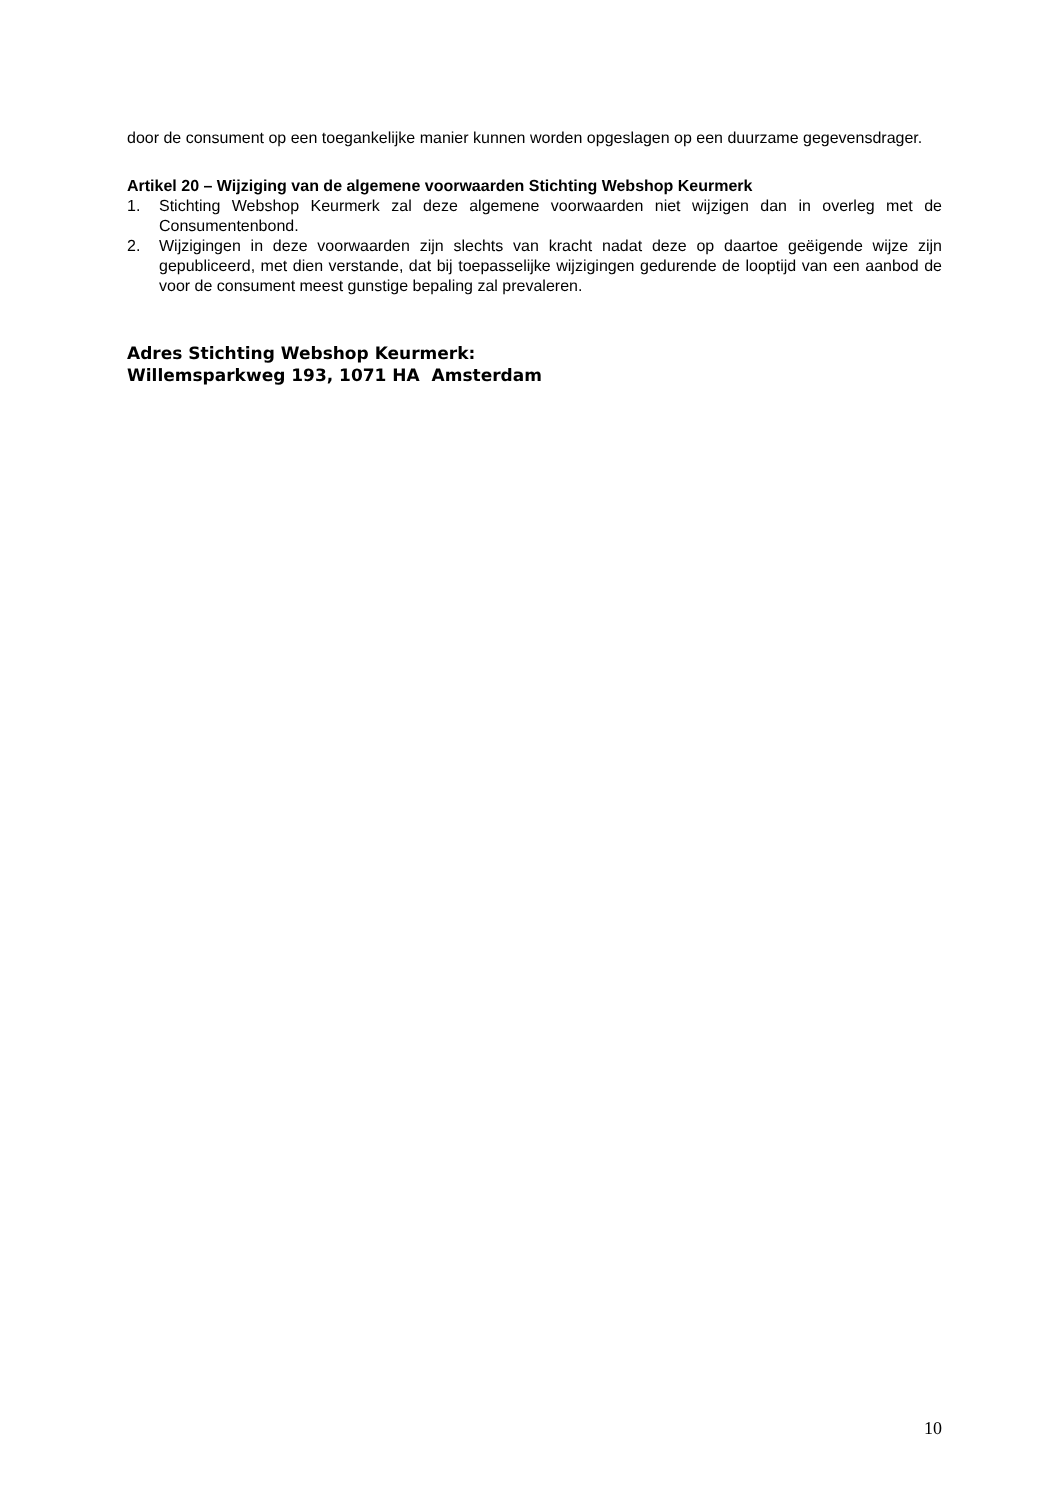door de consument op een toegankelijke manier kunnen worden opgeslagen op een duurzame gegevensdrager.
Artikel 20 – Wijziging van de algemene voorwaarden Stichting Webshop Keurmerk
1. Stichting Webshop Keurmerk zal deze algemene voorwaarden niet wijzigen dan in overleg met de Consumentenbond.
2. Wijzigingen in deze voorwaarden zijn slechts van kracht nadat deze op daartoe geëigende wijze zijn gepubliceerd, met dien verstande, dat bij toepasselijke wijzigingen gedurende de looptijd van een aanbod de voor de consument meest gunstige bepaling zal prevaleren.
Adres Stichting Webshop Keurmerk:
Willemsparkweg 193, 1071 HA Amsterdam
10